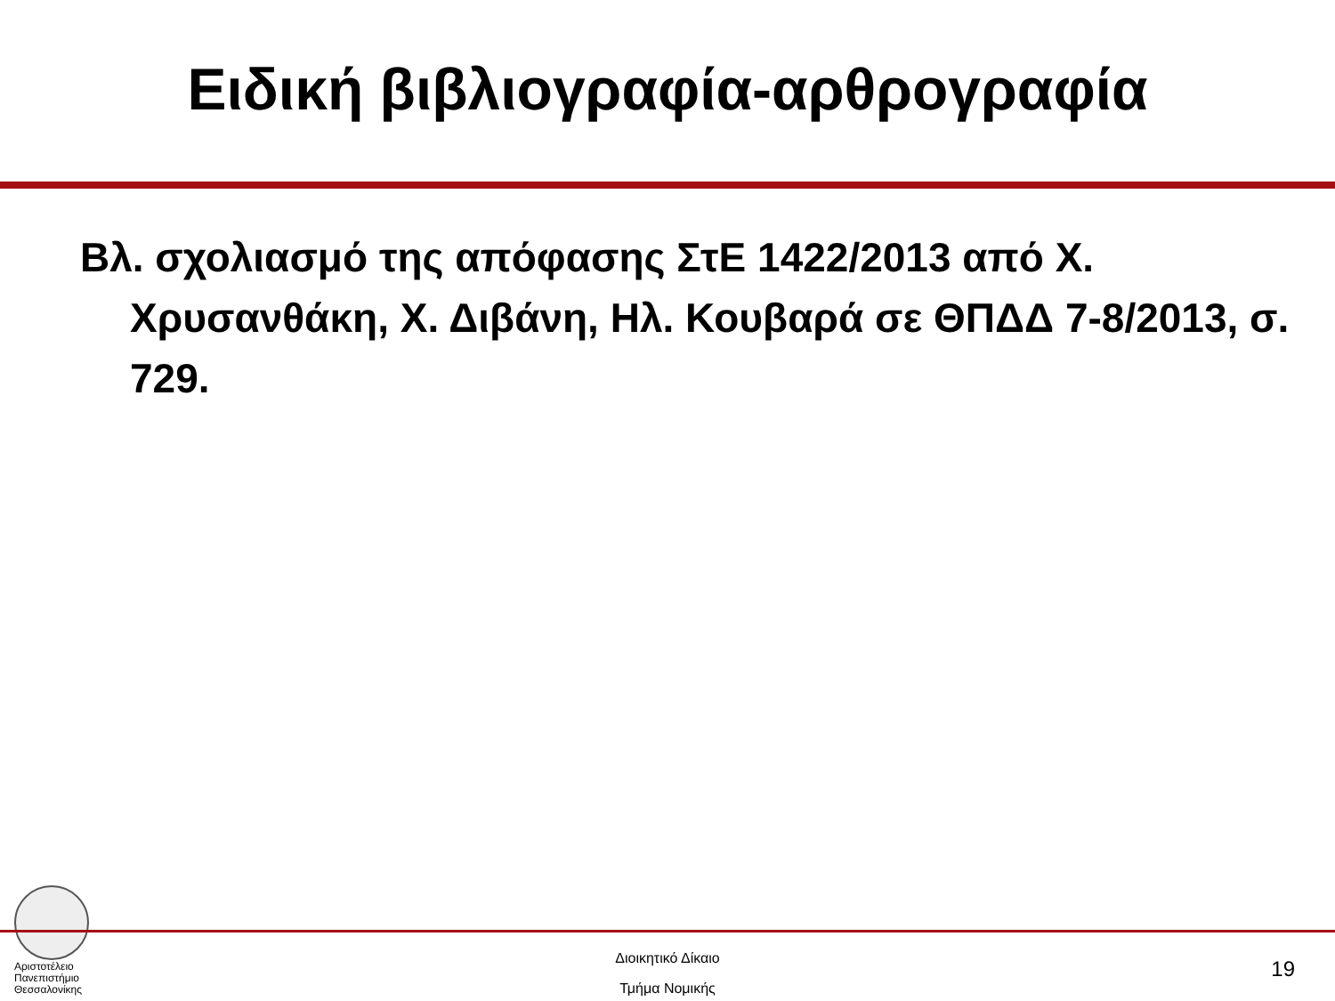Ειδική βιβλιογραφία-αρθρογραφία
Βλ. σχολιασμό της απόφασης ΣτΕ 1422/2013 από Χ. Χρυσανθάκη, Χ. Διβάνη, Ηλ. Κουβαρά σε ΘΠΔΔ 7-8/2013, σ. 729.
Αριστοτέλειο
Πανεπιστήμιο
Θεσσαλονίκης
Διοικητικό Δίκαιο
Τμήμα Νομικής
19